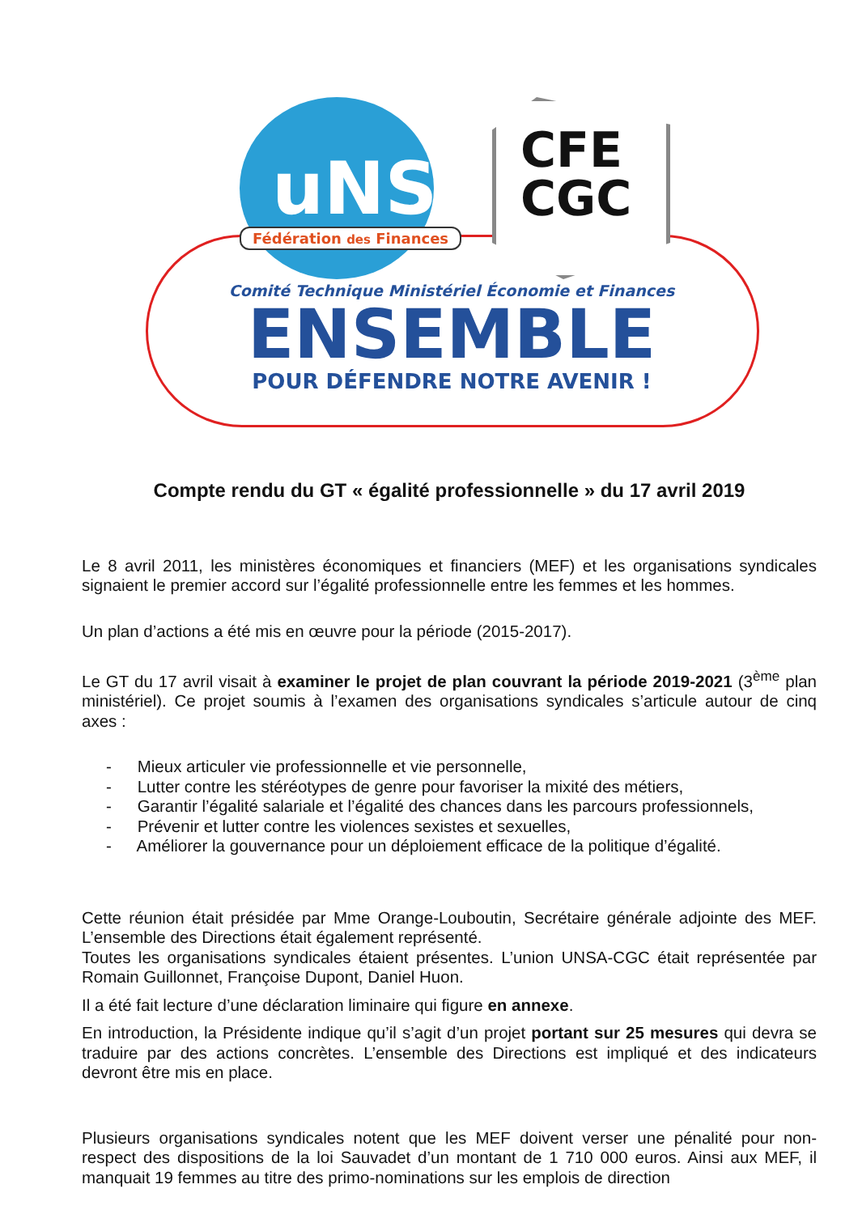uNSa
Fédération des Finances
CFE
CGC
Comité Technique Ministériel Économie et Finances
ENSEMBLE
POUR DÉFENDRE NOTRE AVENIR !
Compte rendu du GT « égalité professionnelle » du 17 avril 2019
Le 8 avril 2011, les ministères économiques et financiers (MEF) et les organisations syndicales signaient le premier accord sur l’égalité professionnelle entre les femmes et les hommes.
Un plan d’actions a été mis en œuvre pour la période (2015-2017).
Le GT du 17 avril visait à examiner le projet de plan couvrant la période 2019-2021 (3<sup>ème</sup> plan ministériel). Ce projet soumis à l’examen des organisations syndicales s’articule autour de cinq axes :
- Mieux articuler vie professionnelle et vie personnelle,
- Lutter contre les stéréotypes de genre pour favoriser la mixité des métiers,
- Garantir l’égalité salariale et l’égalité des chances dans les parcours professionnels,
- Prévenir et lutter contre les violences sexistes et sexuelles,
- Améliorer la gouvernance pour un déploiement efficace de la politique d’égalité.
Cette réunion était présidée par Mme Orange-Louboutin, Secrétaire générale adjointe des MEF. L’ensemble des Directions était également représenté.
Toutes les organisations syndicales étaient présentes. L’union UNSA-CGC était représentée par Romain Guillonnet, Françoise Dupont, Daniel Huon.
Il a été fait lecture d’une déclaration liminaire qui figure en annexe.
En introduction, la Présidente indique qu’il s’agit d’un projet portant sur 25 mesures qui devra se traduire par des actions concrètes. L’ensemble des Directions est impliqué et des indicateurs devront être mis en place.
Plusieurs organisations syndicales notent que les MEF doivent verser une pénalité pour non-respect des dispositions de la loi Sauvadet d’un montant de 1 710 000 euros. Ainsi aux MEF, il manquait 19 femmes au titre des primo-nominations sur les emplois de direction